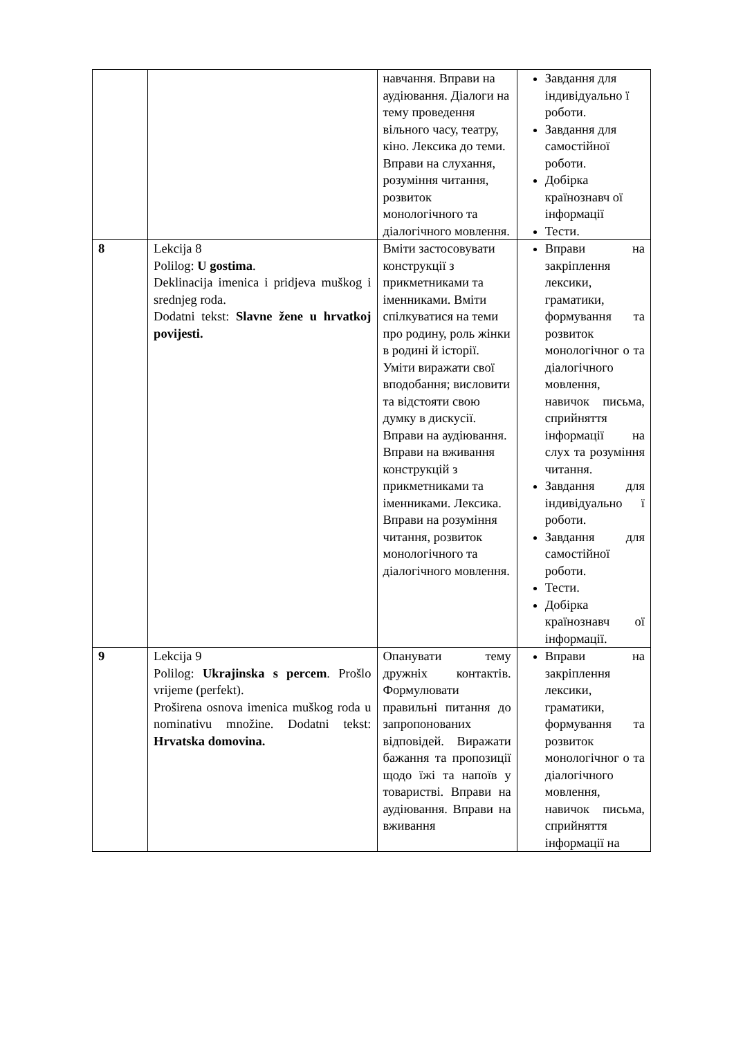| | | навчання. Вправи на аудіювання. Діалоги на тему проведення вільного часу, театру, кіно. Лексика до теми. Вправи на слухання, розуміння читання, розвиток монологічного та діалогічного мовлення. | Завдання для індивідуально ї роботи. Завдання для самостійної роботи. Добірка країнознавч ої інформації Тести. |
| 8 | Lekcija 8 Polilog: U gostima . Deklinacija imenica i pridjeva muškog i srednjeg roda. Dodatni tekst: Slavne žene u hrvatkoj povijesti. | Вміти застосовувати конструкції з прикметниками та іменниками. Вміти спілкуватися на теми про родину, роль жінки в родині й історії. Уміти виражати свої вподобання; висловити та відстояти свою думку в дискусії. Вправи на аудіювання. Вправи на вживання конструкцій з прикметниками та іменниками. Лексика. Вправи на розуміння читання, розвиток монологічного та діалогічного мовлення. | Вправи на закріплення лексики, граматики, формування та розвиток монологічног о та діалогічного мовлення, навичок письма, сприйняття інформації на слух та розуміння читання. Завдання для індивідуально ї роботи. Завдання для самостійної роботи. Тести. Добірка країнознавч ої інформації. |
| 9 | Lekcija 9 Polilog: Ukrajinska s percem . Prošlo vrijeme (perfekt). Proširena osnova imenica muškog roda u nominativu množine. Dodatni tekst: Hrvatska domovina. | Опанувати тему дружніх контактів. Формулювати правильні питання до запропонованих відповідей. Виражати бажання та пропозиції щодо їжі та напоїв у товаристві. Вправи на аудіювання. Вправи на вживання | Вправи на закріплення лексики, граматики, формування та розвиток монологічног о та діалогічного мовлення, навичок письма, сприйняття інформації на |